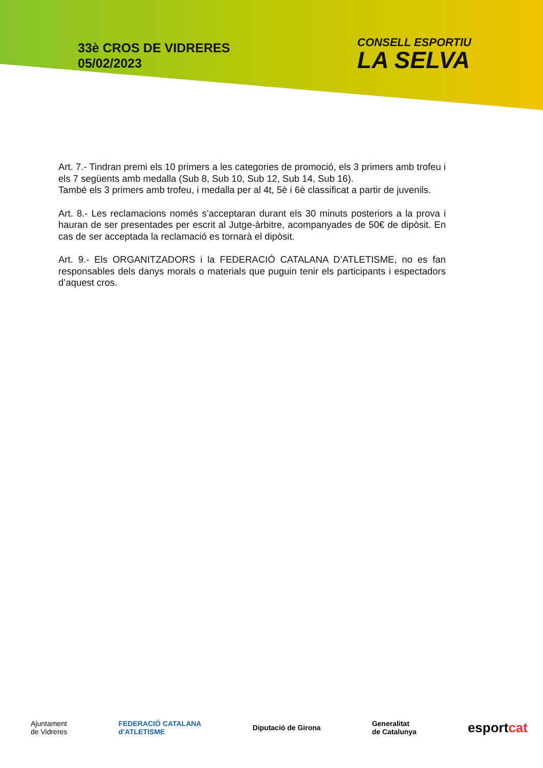33è CROS DE VIDRERES
05/02/2023
CONSELL ESPORTIU
LA SELVA
Art. 7.- Tindran premi els 10 primers a les categories de promoció, els 3 primers amb trofeu i els 7 següents amb medalla (Sub 8, Sub 10, Sub 12, Sub 14, Sub 16).
També els 3 primers amb trofeu, i medalla per al 4t, 5è i 6è classificat a partir de juvenils.
Art. 8.- Les reclamacions només s’acceptaran durant els 30 minuts posteriors a la prova i hauran de ser presentades per escrit al Jutge-àrbitre, acompanyades de 50€ de dipòsit. En cas de ser acceptada la reclamació es tornarà el dipòsit.
Art. 9.- Els ORGANITZADORS i la FEDERACIÓ CATALANA D’ATLETISME, no es fan responsables dels danys morals o materials que puguin tenir els participants i espectadors d’aquest cros.
Ajuntament
de Vidreres
FEDERACIÓ CATALANA
d’ATLETISME
Diputació de Girona
Generalitat
de Catalunya
esportcat